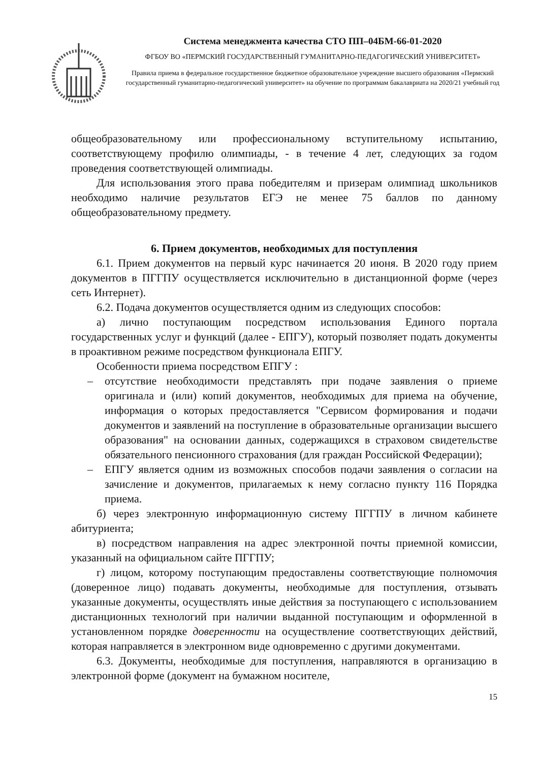Система менеджмента качества СТО ПП–04БМ-66-01-2020
ФГБОУ ВО «ПЕРМСКИЙ ГОСУДАРСТВЕННЫЙ ГУМАНИТАРНО-ПЕДАГОГИЧЕСКИЙ УНИВЕРСИТЕТ»
Правила приема в федеральное государственное бюджетное образовательное учреждение высшего образования «Пермский государственный гуманитарно-педагогический университет» на обучение по программам бакалавриата на 2020/21 учебный год
общеобразовательному или профессиональному вступительному испытанию, соответствующему профилю олимпиады, - в течение 4 лет, следующих за годом проведения соответствующей олимпиады.
Для использования этого права победителям и призерам олимпиад школьников необходимо наличие результатов ЕГЭ не менее 75 баллов по данному общеобразовательному предмету.
6. Прием документов, необходимых для поступления
6.1. Прием документов на первый курс начинается 20 июня. В 2020 году прием документов в ПГГПУ осуществляется исключительно в дистанционной форме (через сеть Интернет).
6.2. Подача документов осуществляется одним из следующих способов:
а) лично поступающим посредством использования Единого портала государственных услуг и функций (далее - ЕПГУ), который позволяет подать документы в проактивном режиме посредством функционала ЕПГУ.
Особенности приема посредством ЕПГУ :
– отсутствие необходимости представлять при подаче заявления о приеме оригинала и (или) копий документов, необходимых для приема на обучение, информация о которых предоставляется "Сервисом формирования и подачи документов и заявлений на поступление в образовательные организации высшего образования" на основании данных, содержащихся в страховом свидетельстве обязательного пенсионного страхования (для граждан Российской Федерации);
– ЕПГУ является одним из возможных способов подачи заявления о согласии на зачисление и документов, прилагаемых к нему согласно пункту 116 Порядка приема.
б) через электронную информационную систему ПГГПУ в личном кабинете абитуриента;
в) посредством направления на адрес электронной почты приемной комиссии, указанный на официальном сайте ПГГПУ;
г) лицом, которому поступающим предоставлены соответствующие полномочия (доверенное лицо) подавать документы, необходимые для поступления, отзывать указанные документы, осуществлять иные действия за поступающего с использованием дистанционных технологий при наличии выданной поступающим и оформленной в установленном порядке доверенности на осуществление соответствующих действий, которая направляется в электронном виде одновременно с другими документами.
6.3. Документы, необходимые для поступления, направляются в организацию в электронной форме (документ на бумажном носителе,
15